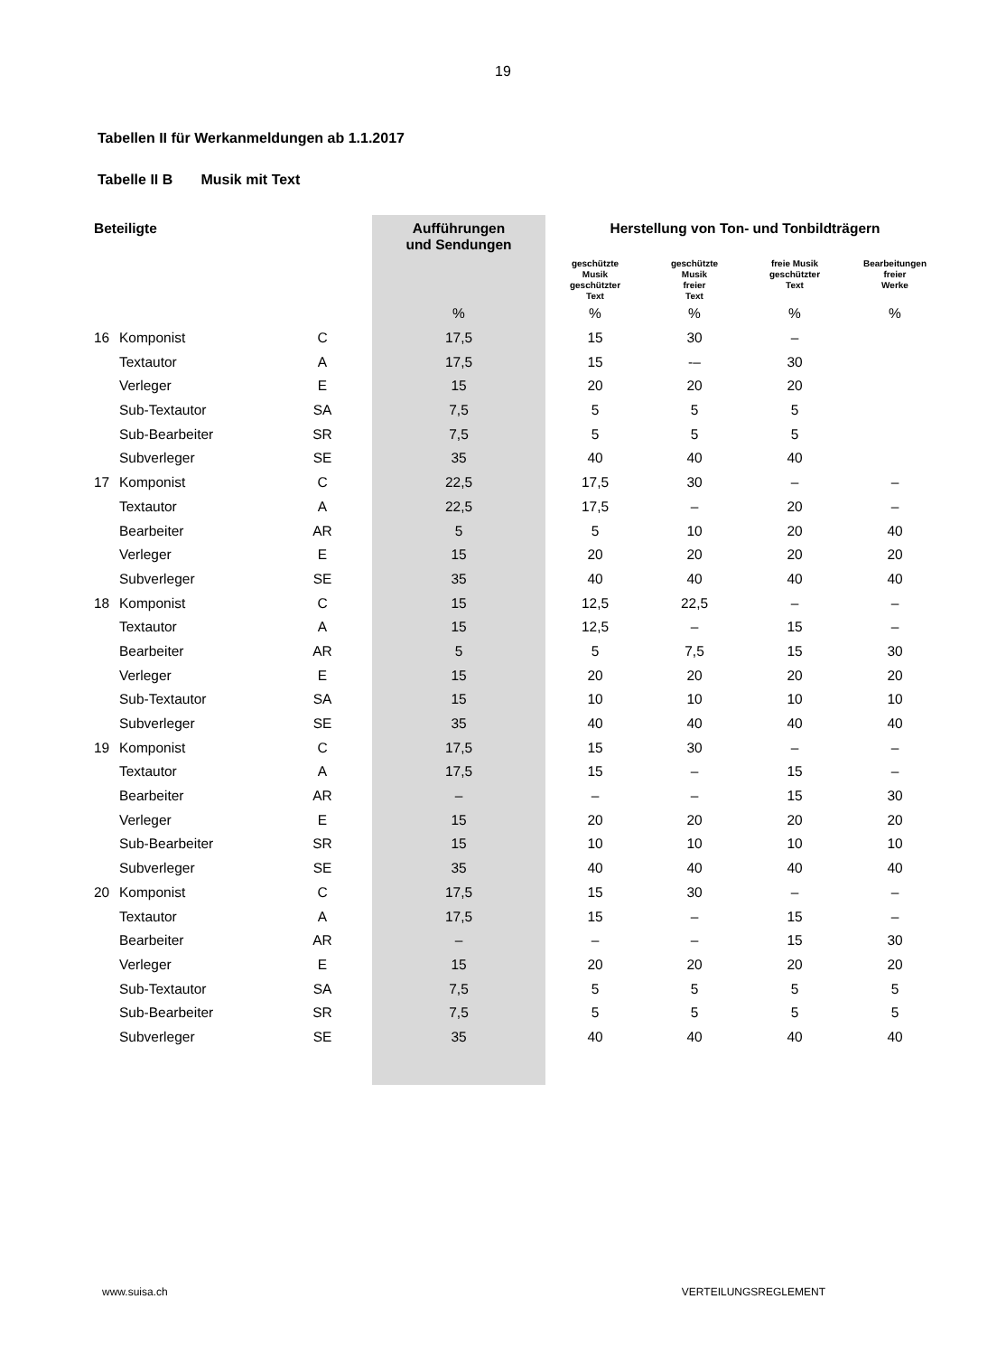19
Tabellen II für Werkanmeldungen ab 1.1.2017
Tabelle II B Musik mit Text
| Beteiligte | | | Aufführungen und Sendungen | Herstellung von Ton- und Tonbildträgern | | | |
| --- | --- | --- | --- | --- | --- | --- | --- |
| | | | | geschützte Musik geschützter Text | geschützte Musik freier Text | freie Musik geschützter Text | Bearbeitungen freier Werke |
| | | | % | % | % | % | % |
| 16 | Komponist | C | 17,5 | 15 | 30 | – | |
| | Textautor | A | 17,5 | 15 | -– | 30 | |
| | Verleger | E | 15 | 20 | 20 | 20 | |
| | Sub-Textautor | SA | 7,5 | 5 | 5 | 5 | |
| | Sub-Bearbeiter | SR | 7,5 | 5 | 5 | 5 | |
| | Subverleger | SE | 35 | 40 | 40 | 40 | |
| 17 | Komponist | C | 22,5 | 17,5 | 30 | – | – |
| | Textautor | A | 22,5 | 17,5 | – | 20 | – |
| | Bearbeiter | AR | 5 | 5 | 10 | 20 | 40 |
| | Verleger | E | 15 | 20 | 20 | 20 | 20 |
| | Subverleger | SE | 35 | 40 | 40 | 40 | 40 |
| 18 | Komponist | C | 15 | 12,5 | 22,5 | – | – |
| | Textautor | A | 15 | 12,5 | – | 15 | – |
| | Bearbeiter | AR | 5 | 5 | 7,5 | 15 | 30 |
| | Verleger | E | 15 | 20 | 20 | 20 | 20 |
| | Sub-Textautor | SA | 15 | 10 | 10 | 10 | 10 |
| | Subverleger | SE | 35 | 40 | 40 | 40 | 40 |
| 19 | Komponist | C | 17,5 | 15 | 30 | – | – |
| | Textautor | A | 17,5 | 15 | – | 15 | – |
| | Bearbeiter | AR | – | – | – | 15 | 30 |
| | Verleger | E | 15 | 20 | 20 | 20 | 20 |
| | Sub-Bearbeiter | SR | 15 | 10 | 10 | 10 | 10 |
| | Subverleger | SE | 35 | 40 | 40 | 40 | 40 |
| 20 | Komponist | C | 17,5 | 15 | 30 | – | – |
| | Textautor | A | 17,5 | 15 | – | 15 | – |
| | Bearbeiter | AR | – | – | – | 15 | 30 |
| | Verleger | E | 15 | 20 | 20 | 20 | 20 |
| | Sub-Textautor | SA | 7,5 | 5 | 5 | 5 | 5 |
| | Sub-Bearbeiter | SR | 7,5 | 5 | 5 | 5 | 5 |
| | Subverleger | SE | 35 | 40 | 40 | 40 | 40 |
www.suisa.ch VERTEILUNGSREGLEMENT